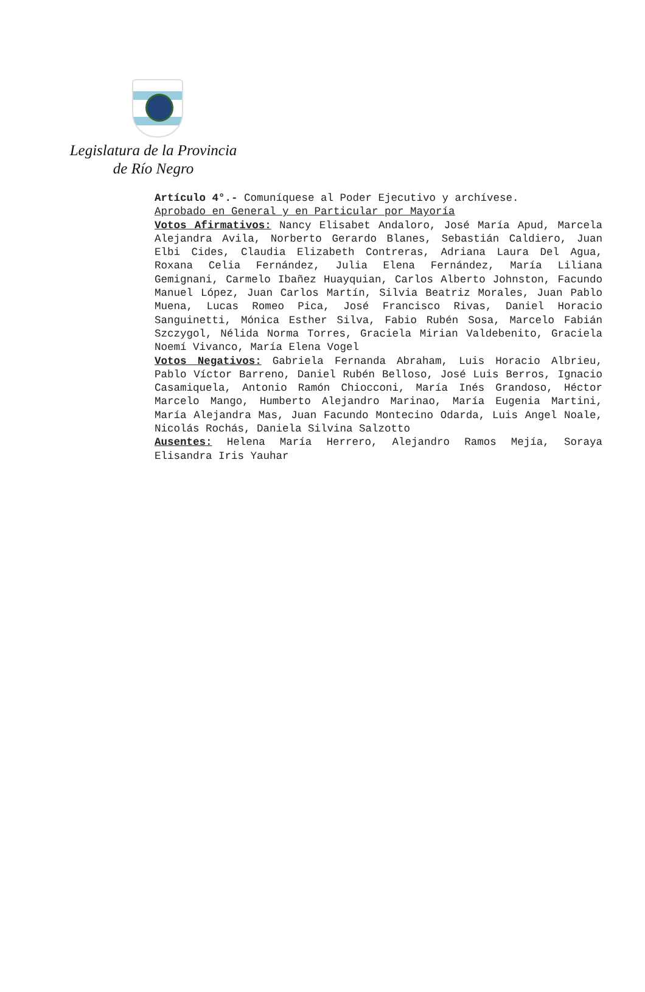Legislatura de la Provincia
de Río Negro
Artículo 4°.- Comuníquese al Poder Ejecutivo y archívese.
Aprobado en General y en Particular por Mayoría
Votos Afirmativos: Nancy Elisabet Andaloro, José María Apud, Marcela Alejandra Avila, Norberto Gerardo Blanes, Sebastián Caldiero, Juan Elbi Cides, Claudia Elizabeth Contreras, Adriana Laura Del Agua, Roxana Celia Fernández, Julia Elena Fernández, María Liliana Gemignani, Carmelo Ibañez Huayquian, Carlos Alberto Johnston, Facundo Manuel López, Juan Carlos Martín, Silvia Beatriz Morales, Juan Pablo Muena, Lucas Romeo Pica, José Francisco Rivas, Daniel Horacio Sanguinetti, Mónica Esther Silva, Fabio Rubén Sosa, Marcelo Fabián Szczygol, Nélida Norma Torres, Graciela Mirian Valdebenito, Graciela Noemí Vivanco, María Elena Vogel
Votos Negativos: Gabriela Fernanda Abraham, Luis Horacio Albrieu, Pablo Víctor Barreno, Daniel Rubén Belloso, José Luis Berros, Ignacio Casamiquela, Antonio Ramón Chiocconi, María Inés Grandoso, Héctor Marcelo Mango, Humberto Alejandro Marinao, María Eugenia Martini, María Alejandra Mas, Juan Facundo Montecino Odarda, Luis Angel Noale, Nicolás Rochás, Daniela Silvina Salzotto
Ausentes: Helena María Herrero, Alejandro Ramos Mejía, Soraya Elisandra Iris Yauhar